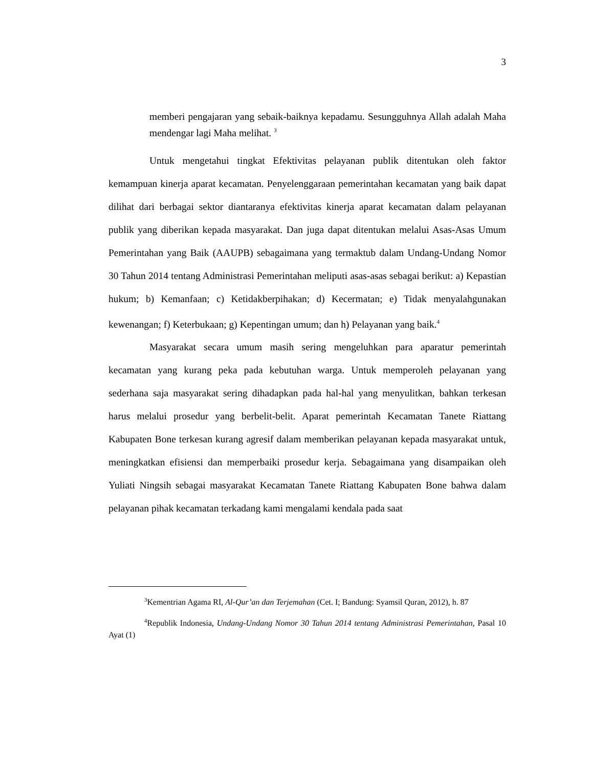3
memberi pengajaran yang sebaik-baiknya kepadamu. Sesungguhnya Allah adalah Maha mendengar lagi Maha melihat. <sup>3</sup>
Untuk mengetahui tingkat Efektivitas pelayanan publik ditentukan oleh faktor kemampuan kinerja aparat kecamatan. Penyelenggaraan pemerintahan kecamatan yang baik dapat dilihat dari berbagai sektor diantaranya efektivitas kinerja aparat kecamatan dalam pelayanan publik yang diberikan kepada masyarakat. Dan juga dapat ditentukan melalui Asas-Asas Umum Pemerintahan yang Baik (AAUPB) sebagaimana yang termaktub dalam Undang-Undang Nomor 30 Tahun 2014 tentang Administrasi Pemerintahan meliputi asas-asas sebagai berikut: a) Kepastian hukum; b) Kemanfaan; c) Ketidakberpihakan; d) Kecermatan; e) Tidak menyalahgunakan kewenangan; f) Keterbukaan; g) Kepentingan umum; dan h) Pelayanan yang baik.<sup>4</sup>
Masyarakat secara umum masih sering mengeluhkan para aparatur pemerintah kecamatan yang kurang peka pada kebutuhan warga. Untuk memperoleh pelayanan yang sederhana saja masyarakat sering dihadapkan pada hal-hal yang menyulitkan, bahkan terkesan harus melalui prosedur yang berbelit-belit. Aparat pemerintah Kecamatan Tanete Riattang Kabupaten Bone terkesan kurang agresif dalam memberikan pelayanan kepada masyarakat untuk, meningkatkan efisiensi dan memperbaiki prosedur kerja. Sebagaimana yang disampaikan oleh Yuliati Ningsih sebagai masyarakat Kecamatan Tanete Riattang Kabupaten Bone bahwa dalam pelayanan pihak kecamatan terkadang kami mengalami kendala pada saat
<sup>3</sup> Kementrian Agama RI, Al-Qur’an dan Terjemahan (Cet. I; Bandung: Syamsil Quran, 2012), h. 87
<sup>4</sup> Republik Indonesia, Undang-Undang Nomor 30 Tahun 2014 tentang Administrasi Pemerintahan, Pasal 10 Ayat (1)